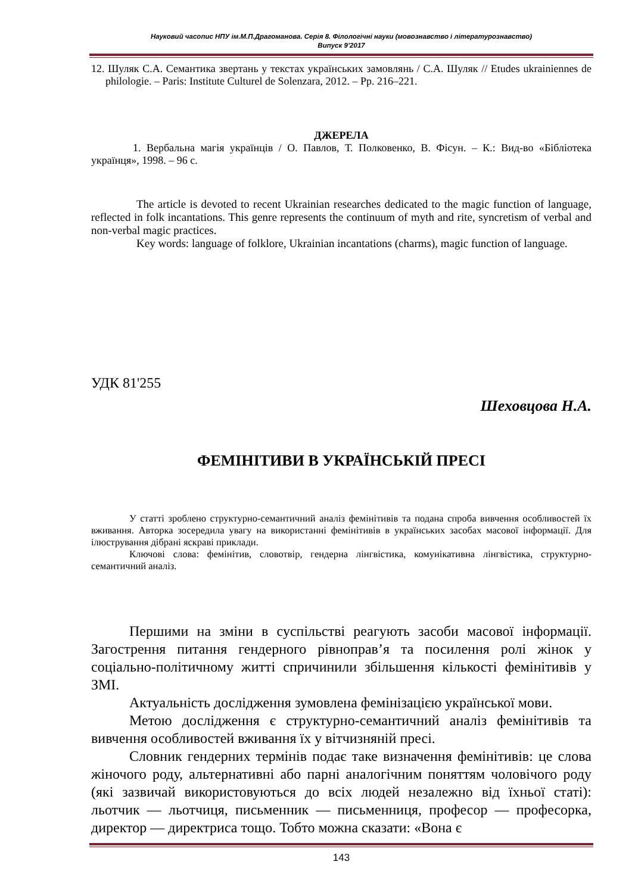Науковий часопис НПУ ім.М.П.Драгоманова. Серія 8. Філологічні науки (мовознавство і літературознавство)
Випуск 9’2017
12. Шуляк С.А. Семантика звертань у текстах українських замовлянь / С.А. Шуляк // Etudes ukrainiennes de philologie. – Paris: Institute Culturel de Solenzara, 2012. – Pp. 216–221.
ДЖЕРЕЛА
1. Вербальна магія українців / О. Павлов, Т. Полковенко, В. Фісун. – К.: Вид-во «Бібліотека українця», 1998. – 96 с.
The article is devoted to recent Ukrainian researches dedicated to the magic function of language, reflected in folk incantations. This genre represents the continuum of myth and rite, syncretism of verbal and non-verbal magic practices.
Key words: language of folklore, Ukrainian incantations (charms), magic function of language.
УДК 81'255
Шеховцова Н.А.
ФЕМІНІТИВИ В УКРАЇНСЬКІЙ ПРЕСІ
У статті зроблено структурно-семантичний аналіз фемінітивів та подана спроба вивчення особливостей їх вживання. Авторка зосередила увагу на використанні фемінітивів в українських засобах масової інформації. Для ілюстрування дібрані яскраві приклади.
Ключові слова: фемінітив, словотвір, гендерна лінгвістика, комунікативна лінгвістика, структурно-семантичний аналіз.
Першими на зміни в суспільстві реагують засоби масової інформації. Загострення питання гендерного рівноправ’я та посилення ролі жінок у соціально-політичному житті спричинили збільшення кількості фемінітивів у ЗМІ.
Актуальність дослідження зумовлена фемінізацією української мови.
Метою дослідження є структурно-семантичний аналіз фемінітивів та вивчення особливостей вживання їх у вітчизняній пресі.
Словник гендерних термінів подає таке визначення фемінітивів: це слова жіночого роду, альтернативні або парні аналогічним поняттям чоловічого роду (які зазвичай використовуються до всіх людей незалежно від їхньої статі): льотчик — льотчиця, письменник — письменниця, професор — професорка, директор — директриса тощо. Тобто можна сказати: «Вона є
143